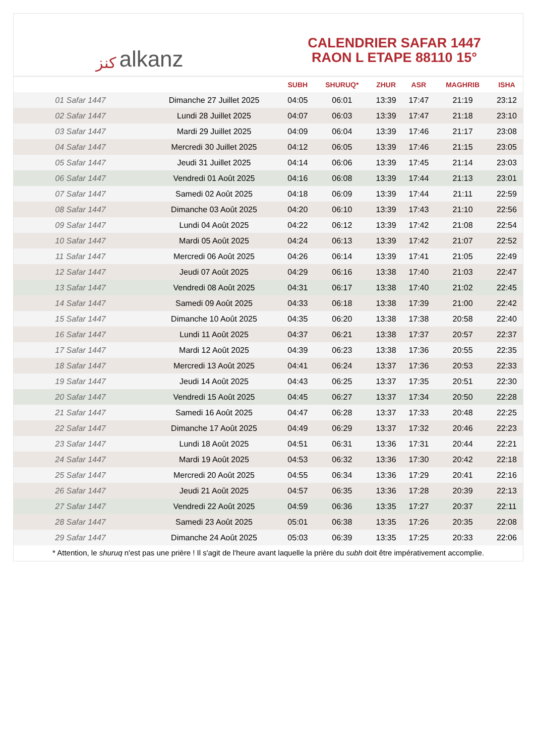ﻛﻨﺰ alkanz
CALENDRIER SAFAR 1447
RAON L ETAPE 88110 15°
| | | SUBH | SHURUQ* | ZHUR | ASR | MAGHRIB | ISHA |
| --- | --- | --- | --- | --- | --- | --- | --- |
| 01 Safar 1447 | Dimanche 27 Juillet 2025 | 04:05 | 06:01 | 13:39 | 17:47 | 21:19 | 23:12 |
| 02 Safar 1447 | Lundi 28 Juillet 2025 | 04:07 | 06:03 | 13:39 | 17:47 | 21:18 | 23:10 |
| 03 Safar 1447 | Mardi 29 Juillet 2025 | 04:09 | 06:04 | 13:39 | 17:46 | 21:17 | 23:08 |
| 04 Safar 1447 | Mercredi 30 Juillet 2025 | 04:12 | 06:05 | 13:39 | 17:46 | 21:15 | 23:05 |
| 05 Safar 1447 | Jeudi 31 Juillet 2025 | 04:14 | 06:06 | 13:39 | 17:45 | 21:14 | 23:03 |
| 06 Safar 1447 | Vendredi 01 Août 2025 | 04:16 | 06:08 | 13:39 | 17:44 | 21:13 | 23:01 |
| 07 Safar 1447 | Samedi 02 Août 2025 | 04:18 | 06:09 | 13:39 | 17:44 | 21:11 | 22:59 |
| 08 Safar 1447 | Dimanche 03 Août 2025 | 04:20 | 06:10 | 13:39 | 17:43 | 21:10 | 22:56 |
| 09 Safar 1447 | Lundi 04 Août 2025 | 04:22 | 06:12 | 13:39 | 17:42 | 21:08 | 22:54 |
| 10 Safar 1447 | Mardi 05 Août 2025 | 04:24 | 06:13 | 13:39 | 17:42 | 21:07 | 22:52 |
| 11 Safar 1447 | Mercredi 06 Août 2025 | 04:26 | 06:14 | 13:39 | 17:41 | 21:05 | 22:49 |
| 12 Safar 1447 | Jeudi 07 Août 2025 | 04:29 | 06:16 | 13:38 | 17:40 | 21:03 | 22:47 |
| 13 Safar 1447 | Vendredi 08 Août 2025 | 04:31 | 06:17 | 13:38 | 17:40 | 21:02 | 22:45 |
| 14 Safar 1447 | Samedi 09 Août 2025 | 04:33 | 06:18 | 13:38 | 17:39 | 21:00 | 22:42 |
| 15 Safar 1447 | Dimanche 10 Août 2025 | 04:35 | 06:20 | 13:38 | 17:38 | 20:58 | 22:40 |
| 16 Safar 1447 | Lundi 11 Août 2025 | 04:37 | 06:21 | 13:38 | 17:37 | 20:57 | 22:37 |
| 17 Safar 1447 | Mardi 12 Août 2025 | 04:39 | 06:23 | 13:38 | 17:36 | 20:55 | 22:35 |
| 18 Safar 1447 | Mercredi 13 Août 2025 | 04:41 | 06:24 | 13:37 | 17:36 | 20:53 | 22:33 |
| 19 Safar 1447 | Jeudi 14 Août 2025 | 04:43 | 06:25 | 13:37 | 17:35 | 20:51 | 22:30 |
| 20 Safar 1447 | Vendredi 15 Août 2025 | 04:45 | 06:27 | 13:37 | 17:34 | 20:50 | 22:28 |
| 21 Safar 1447 | Samedi 16 Août 2025 | 04:47 | 06:28 | 13:37 | 17:33 | 20:48 | 22:25 |
| 22 Safar 1447 | Dimanche 17 Août 2025 | 04:49 | 06:29 | 13:37 | 17:32 | 20:46 | 22:23 |
| 23 Safar 1447 | Lundi 18 Août 2025 | 04:51 | 06:31 | 13:36 | 17:31 | 20:44 | 22:21 |
| 24 Safar 1447 | Mardi 19 Août 2025 | 04:53 | 06:32 | 13:36 | 17:30 | 20:42 | 22:18 |
| 25 Safar 1447 | Mercredi 20 Août 2025 | 04:55 | 06:34 | 13:36 | 17:29 | 20:41 | 22:16 |
| 26 Safar 1447 | Jeudi 21 Août 2025 | 04:57 | 06:35 | 13:36 | 17:28 | 20:39 | 22:13 |
| 27 Safar 1447 | Vendredi 22 Août 2025 | 04:59 | 06:36 | 13:35 | 17:27 | 20:37 | 22:11 |
| 28 Safar 1447 | Samedi 23 Août 2025 | 05:01 | 06:38 | 13:35 | 17:26 | 20:35 | 22:08 |
| 29 Safar 1447 | Dimanche 24 Août 2025 | 05:03 | 06:39 | 13:35 | 17:25 | 20:33 | 22:06 |
* Attention, le shuruq n'est pas une prière ! Il s'agit de l'heure avant laquelle la prière du subh doit être impérativement accomplie.